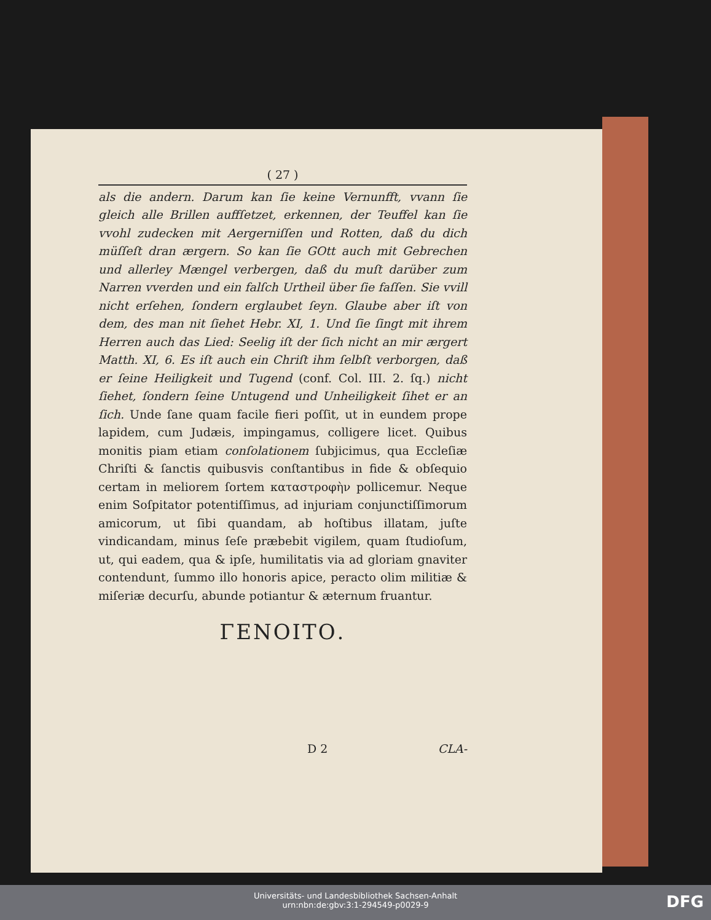( 27 )
als die andern. Darum kan ſie keine Vernunfft, vvann ſie gleich alle Brillen auffſetzet, erkennen, der Teuffel kan ſie vvohl zudecken mit Aergerniſſen und Rotten, daß du dich müſſeſt dran ærgern. So kan ſie GOtt auch mit Gebrechen und allerley Mængel verbergen, daß du muſt darüber zum Narren vverden und ein falſch Urtheil über ſie faſſen. Sie vvill nicht erſehen, ſondern erglaubet ſeyn. Glaube aber iſt von dem, des man nit ſiehet Hebr. XI, 1. Und ſie ſingt mit ihrem Herren auch das Lied: Seelig iſt der ſich nicht an mir ærgert Matth. XI, 6. Es iſt auch ein Chriſt ihm ſelbſt verborgen, daß er ſeine Heiligkeit und Tugend (conf. Col. III. 2. ſq.) nicht ſiehet, ſondern ſeine Untugend und Unheiligkeit ſihet er an ſich. Unde ſane quam facile fieri poſſit, ut in eundem prope lapidem, cum Judæis, impingamus, colligere licet. Quibus monitis piam etiam conſolationem ſubjicimus, qua Eccleſiæ Chriſti & ſanctis quibusvis conſtantibus in fide & obſequio certam in meliorem ſortem καταστροφὴν pollicemur. Neque enim Soſpitator potentiſſimus, ad injuriam conjunctiſſimorum amicorum, ut ſibi quandam, ab hoſtibus illatam, juſte vindicandam, minus ſeſe præbebit vigilem, quam ſtudioſum, ut, qui eadem, qua & ipſe, humilitatis via ad gloriam gnaviter contendunt, ſummo illo honoris apice, peracto olim militiæ & miſeriæ decurſu, abunde potiantur & æternum fruantur.
ΓΕΝΟΙΤΟ.
D 2 CLA-
Universitäts- und Landesbibliothek Sachsen-Anhalt
urn:nbn:de:gbv:3:1-294549-p0029-9
DFG